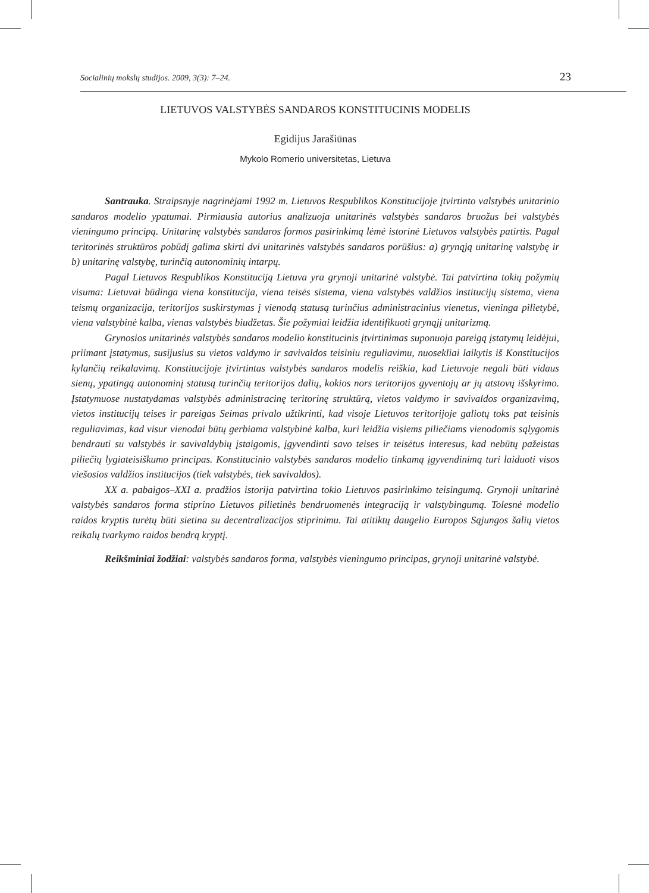Socialinių mokslų studijos. 2009, 3(3): 7–24. 23
LIETUVOS VALSTYBĖS SANDAROS KONSTITUCINIS MODELIS
Egidijus Jarašiūnas
Mykolo Romerio universitetas, Lietuva
Santrauka. Straipsnyje nagrinėjami 1992 m. Lietuvos Respublikos Konstitucijoje įtvirtinto valstybės unitarinio sandaros modelio ypatumai. Pirmiausia autorius analizuoja unitarinės valstybės sandaros bruožus bei valstybės vieningumo principą. Unitarinę valstybės sandaros formos pasirinkimą lėmė istorinė Lietuvos valstybės patirtis. Pagal teritorinės struktūros pobūdį galima skirti dvi unitarinės valstybės sandaros porūšius: a) grynąją unitarinę valstybę ir b) unitarinę valstybę, turinčią autonominių intarpų.
Pagal Lietuvos Respublikos Konstituciją Lietuva yra grynoji unitarinė valstybė. Tai patvirtina tokių požymių visuma: Lietuvai būdinga viena konstitucija, viena teisės sistema, viena valstybės valdžios institucijų sistema, viena teismų organizacija, teritorijos suskirstymas į vienodą statusą turinčius administracinius vienetus, vieninga pilietybė, viena valstybinė kalba, vienas valstybės biudžetas. Šie požymiai leidžia identifikuoti grynąjį unitarizmą.
Grynosios unitarinės valstybės sandaros modelio konstitucinis įtvirtinimas suponuoja pareigą įstatymų leidėjui, priimant įstatymus, susijusius su vietos valdymo ir savivaldos teisiniu reguliavimu, nuosekliai laikytis iš Konstitucijos kylančių reikalavimų. Konstitucijoje įtvirtintas valstybės sandaros modelis reiškia, kad Lietuvoje negali būti vidaus sienų, ypatingą autonominį statusą turinčių teritorijos dalių, kokios nors teritorijos gyventojų ar jų atstovų išskyrimo. Įstatymuose nustatydamas valstybės administracinę teritorinę struktūrą, vietos valdymo ir savivaldos organizavimą, vietos institucijų teises ir pareigas Seimas privalo užtikrinti, kad visoje Lietuvos teritorijoje galiotų toks pat teisinis reguliavimas, kad visur vienodai būtų gerbiama valstybinė kalba, kuri leidžia visiems piliečiams vienodomis sąlygomis bendrauti su valstybės ir savivaldybių įstaigomis, įgyvendinti savo teises ir teisėtus interesus, kad nebūtų pažeistas piliečių lygiateisiškumo principas. Konstitucinio valstybės sandaros modelio tinkamą įgyvendinimą turi laiduoti visos viešosios valdžios institucijos (tiek valstybės, tiek savivaldos).
XX a. pabaigos–XXI a. pradžios istorija patvirtina tokio Lietuvos pasirinkimo teisingumą. Grynoji unitarinė valstybės sandaros forma stiprino Lietuvos pilietinės bendruomenės integraciją ir valstybingumą. Tolesnė modelio raidos kryptis turėtų būti sietina su decentralizacijos stiprinimu. Tai atitiktų daugelio Europos Sąjungos šalių vietos reikalų tvarkymo raidos bendrą kryptį.
Reikšminiai žodžiai: valstybės sandaros forma, valstybės vieningumo principas, grynoji unitarinė valstybė.